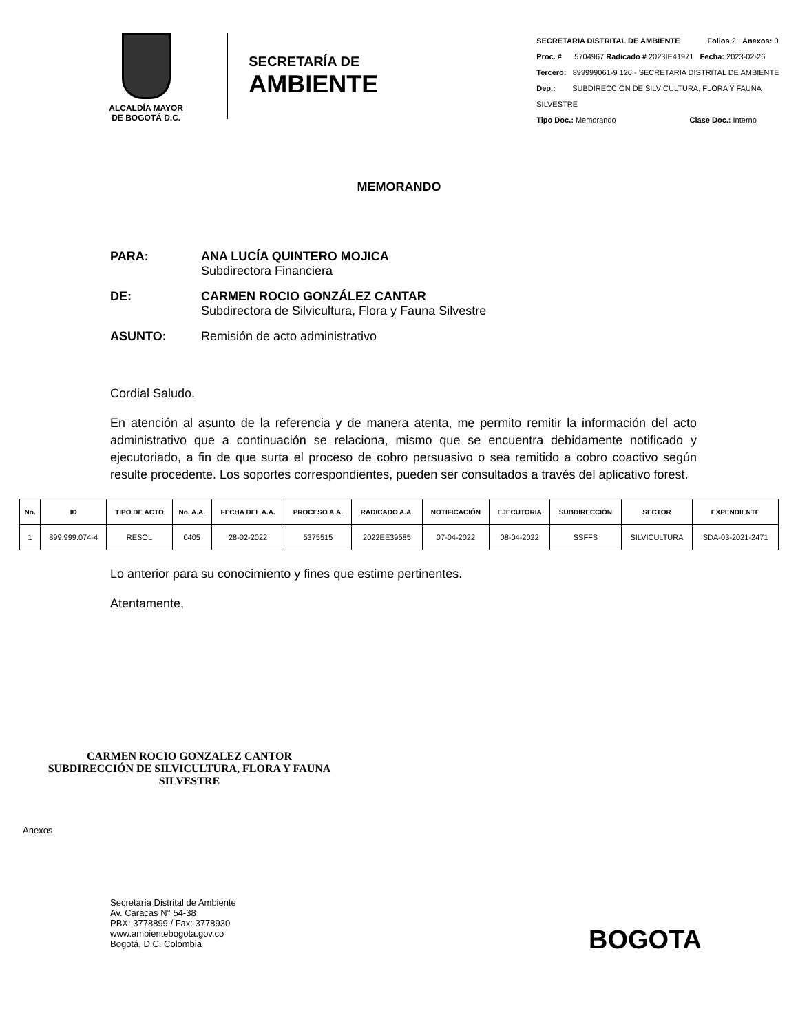ALCALDÍA MAYOR
DE BOGOTÁ D.C.
SECRETARÍA DE
AMBIENTE
SECRETARIA DISTRITAL DE AMBIENTE Folios 2 Anexos: 0
Proc. # 5704967 Radicado # 2023IE41971 Fecha: 2023-02-26
Tercero: 899999061-9 126 - SECRETARIA DISTRITAL DE AMBIENTE
Dep.: SUBDIRECCIÓN DE SILVICULTURA, FLORA Y FAUNA SILVESTRE
Tipo Doc.: Memorando Clase Doc.: Interno
MEMORANDO
PARA: ANA LUCÍA QUINTERO MOJICA
Subdirectora Financiera
DE: CARMEN ROCIO GONZÁLEZ CANTAR
Subdirectora de Silvicultura, Flora y Fauna Silvestre
ASUNTO: Remisión de acto administrativo
Cordial Saludo.
En atención al asunto de la referencia y de manera atenta, me permito remitir la información del acto administrativo que a continuación se relaciona, mismo que se encuentra debidamente notificado y ejecutoriado, a fin de que surta el proceso de cobro persuasivo o sea remitido a cobro coactivo según resulte procedente. Los soportes correspondientes, pueden ser consultados a través del aplicativo forest.
| No. | ID | TIPO DE ACTO | No. A.A. | FECHA DEL A.A. | PROCESO A.A. | RADICADO A.A. | NOTIFICACIÓN | EJECUTORIA | SUBDIRECCIÓN | SECTOR | EXPENDIENTE |
| --- | --- | --- | --- | --- | --- | --- | --- | --- | --- | --- | --- |
| 1 | 899.999.074-4 | RESOL | 0405 | 28-02-2022 | 5375515 | 2022EE39585 | 07-04-2022 | 08-04-2022 | SSFFS | SILVICULTURA | SDA-03-2021-2471 |
Lo anterior para su conocimiento y fines que estime pertinentes.
Atentamente,
CARMEN ROCIO GONZALEZ CANTOR
SUBDIRECCIÓN DE SILVICULTURA, FLORA Y FAUNA SILVESTRE
Anexos
Secretaría Distrital de Ambiente
Av. Caracas N° 54-38
PBX: 3778899 / Fax: 3778930
www.ambientebogota.gov.co
Bogotá, D.C. Colombia
BOGOTA